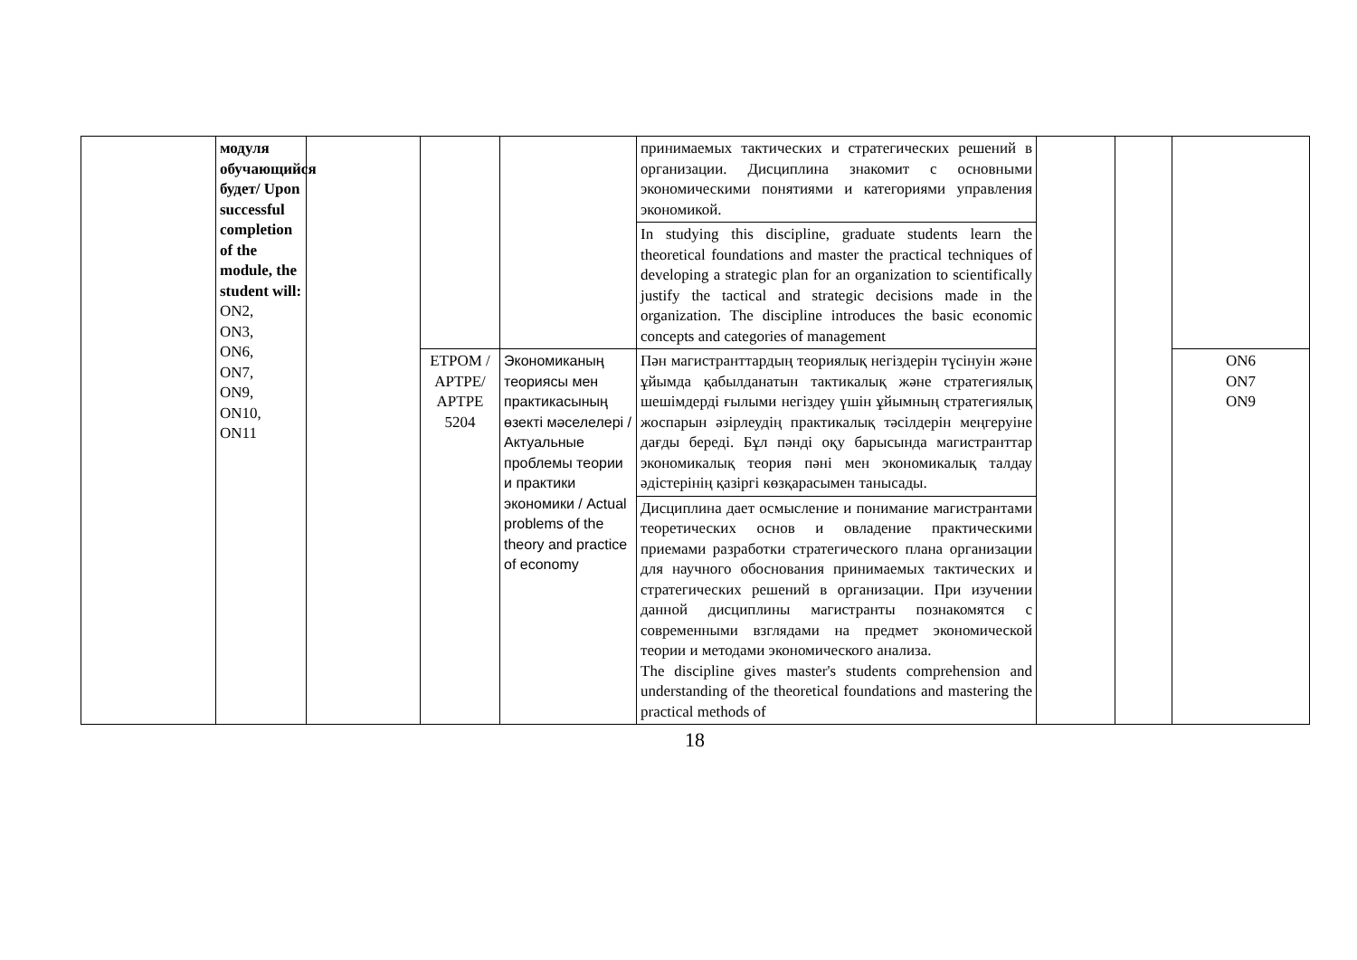| | модуля обучающийся будет/ Upon successful completion of the module, the student will: ON2, ON3, ON6, ON7, ON9, ON10, ON11 | | | | принимаемых тактических и стратегических решений в организации. Дисциплина знакомит с основными экономическими понятиями и категориями управления экономикой. | | | |
| | | | | | In studying this discipline, graduate students learn the theoretical foundations and master the practical techniques of developing a strategic plan for an organization to scientifically justify the tactical and strategic decisions made in the organization. The discipline introduces the basic economic concepts and categories of management | | | |
| | | | ETPOM / APTPE/ APTPE 5204 | Экономиканың теориясы мен практикасының өзекті мәселелері / Актуальные проблемы теории и практики экономики / Actual problems of the theory and practice of economy | Пән магистранттардың теориялық негіздерін түсінуін және ұйымда қабылданатын тактикалық және стратегиялық шешімдерді ғылыми негіздеу үшін ұйымның стратегиялық жоспарын әзірлеудің практикалық тәсілдерін меңгеруіне дағды береді. Бұл пәнді оқу барысында магистранттар экономикалық теория пәні мен экономикалық талдау әдістерінің қазіргі көзқарасымен танысады. | | | ON6 ON7 ON9 |
| | | | | | Дисциплина дает осмысление и понимание магистрантами теоретических основ и овладение практическими приемами разработки стратегического плана организации для научного обоснования принимаемых тактических и стратегических решений в организации. При изучении данной дисциплины магистранты познакомятся с современными взглядами на предмет экономической теории и методами экономического анализа. The discipline gives master's students comprehension and understanding of the theoretical foundations and mastering the practical methods of | | | |
18